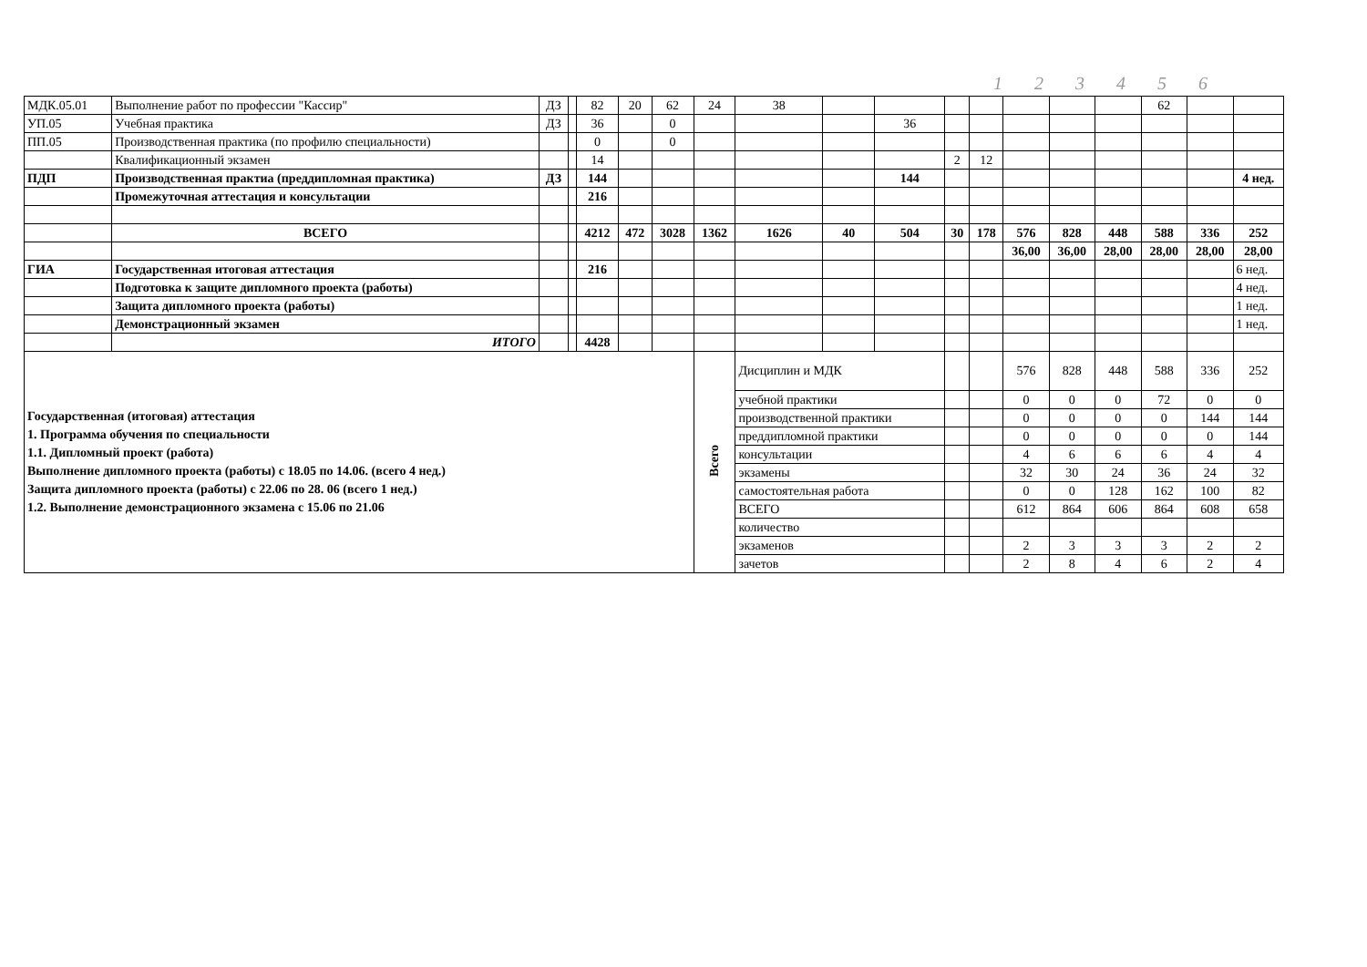1 2 3 4 5 6
| МДК.05.01 | Выполнение работ по профессии "Кассир" | ДЗ | | 82 | 20 | 62 | 24 | 38 | | | | | | | | 62 | | |
| УП.05 | Учебная практика | ДЗ | | 36 | | 0 | | | | 36 | | | | | | | | |
| ПП.05 | Производственная практика (по профилю специальности) | | | 0 | | 0 | | | | | | | | | | | | |
| | Квалификационный экзамен | | | 14 | | | | | | | 2 | 12 | | | | | | |
| ПДП | Производственная практиа (преддипломная практика) | ДЗ | | 144 | | | | | | 144 | | | | | | | | 4 нед. |
| | Промежуточная аттестация и консультации | | | 216 | | | | | | | | | | | | | | |
| | ВСЕГО | | | 4212 | 472 | 3028 | 1362 | 1626 | 40 | 504 | 30 | 178 | 576 | 828 | 448 | 588 | 336 | 252 |
| | | | | | | | | | | | | | 36,00 | 36,00 | 28,00 | 28,00 | 28,00 | 28,00 |
| ГИА | Государственная итоговая аттестация | | | 216 | | | | | | | | | | | | | | 6 нед. |
| | Подготовка к защите дипломного проекта (работы) | | | | | | | | | | | | | | | | | 4 нед. |
| | Защита дипломного проекта (работы) | | | | | | | | | | | | | | | | | 1 нед. |
| | Демонстрационный экзамен | | | | | | | | | | | | | | | | | 1 нед. |
| | ИТОГО | | | 4428 | | | | | | | | | | | | | | |
| Государственная (итоговая) аттестация 1. Программа обучения по специальности 1.1. Дипломный проект (работа) Выполнение дипломного проекта (работы) с 18.05 по 14.06. (всего 4 нед.) Защита дипломного проекта (работы) с 22.06 по 28. 06 (всего 1 нед.) 1.2. Выполнение демонстрационного экзамена с 15.06 по 21.06 | | | | | | | Всего | Дисциплин и МДК | | | | | 576 | 828 | 448 | 588 | 336 | 252 |
| | | | | | | | | учебной практики | | | | | 0 | 0 | 0 | 72 | 0 | 0 |
| | | | | | | | | производственной практики | | | | | 0 | 0 | 0 | 0 | 144 | 144 |
| | | | | | | | | преддипломной практики | | | | | 0 | 0 | 0 | 0 | 0 | 144 |
| | | | | | | | | консультации | | | | | 4 | 6 | 6 | 6 | 4 | 4 |
| | | | | | | | | экзамены | | | | | 32 | 30 | 24 | 36 | 24 | 32 |
| | | | | | | | | самостоятельная работа | | | | | 0 | 0 | 128 | 162 | 100 | 82 |
| | | | | | | | | ВСЕГО | | | | | 612 | 864 | 606 | 864 | 608 | 658 |
| | | | | | | | | количество | | | | | | | | | | |
| | | | | | | | | экзаменов | | | | | 2 | 3 | 3 | 3 | 2 | 2 |
| | | | | | | | | зачетов | | | | | 2 | 8 | 4 | 6 | 2 | 4 |